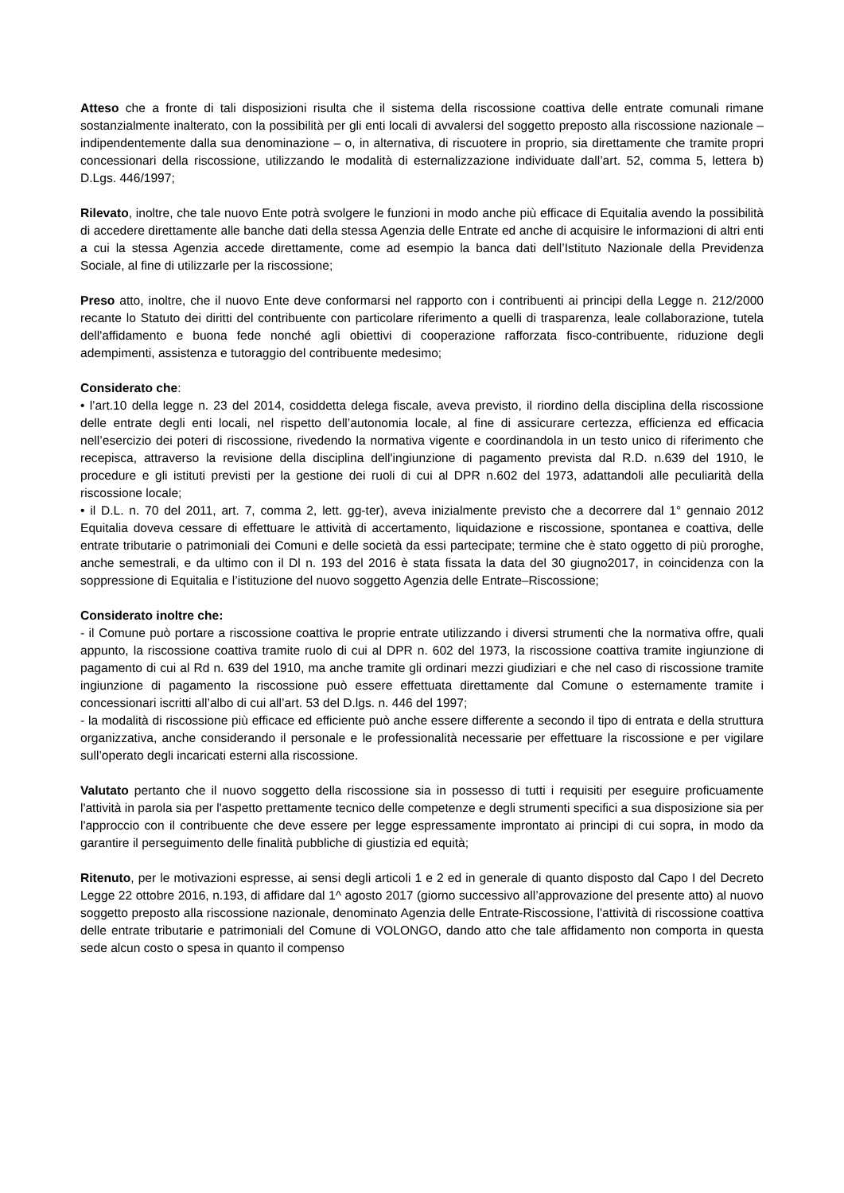Atteso che a fronte di tali disposizioni risulta che il sistema della riscossione coattiva delle entrate comunali rimane sostanzialmente inalterato, con la possibilità per gli enti locali di avvalersi del soggetto preposto alla riscossione nazionale – indipendentemente dalla sua denominazione – o, in alternativa, di riscuotere in proprio, sia direttamente che tramite propri concessionari della riscossione, utilizzando le modalità di esternalizzazione individuate dall’art. 52, comma 5, lettera b) D.Lgs. 446/1997;
Rilevato, inoltre, che tale nuovo Ente potrà svolgere le funzioni in modo anche più efficace di Equitalia avendo la possibilità di accedere direttamente alle banche dati della stessa Agenzia delle Entrate ed anche di acquisire le informazioni di altri enti a cui la stessa Agenzia accede direttamente, come ad esempio la banca dati dell’Istituto Nazionale della Previdenza Sociale, al fine di utilizzarle per la riscossione;
Preso atto, inoltre, che il nuovo Ente deve conformarsi nel rapporto con i contribuenti ai principi della Legge n. 212/2000 recante lo Statuto dei diritti del contribuente con particolare riferimento a quelli di trasparenza, leale collaborazione, tutela dell'affidamento e buona fede nonché agli obiettivi di cooperazione rafforzata fisco-contribuente, riduzione degli adempimenti, assistenza e tutoraggio del contribuente medesimo;
Considerato che:
• l’art.10 della legge n. 23 del 2014, cosiddetta delega fiscale, aveva previsto, il riordino della disciplina della riscossione delle entrate degli enti locali, nel rispetto dell’autonomia locale, al fine di assicurare certezza, efficienza ed efficacia nell’esercizio dei poteri di riscossione, rivedendo la normativa vigente e coordinandola in un testo unico di riferimento che recepisca, attraverso la revisione della disciplina dell'ingiunzione di pagamento prevista dal R.D. n.639 del 1910, le procedure e gli istituti previsti per la gestione dei ruoli di cui al DPR n.602 del 1973, adattandoli alle peculiarità della riscossione locale;
• il D.L. n. 70 del 2011, art. 7, comma 2, lett. gg-ter), aveva inizialmente previsto che a decorrere dal 1° gennaio 2012 Equitalia doveva cessare di effettuare le attività di accertamento, liquidazione e riscossione, spontanea e coattiva, delle entrate tributarie o patrimoniali dei Comuni e delle società da essi partecipate; termine che è stato oggetto di più proroghe, anche semestrali, e da ultimo con il Dl n. 193 del 2016 è stata fissata la data del 30 giugno2017, in coincidenza con la soppressione di Equitalia e l’istituzione del nuovo soggetto Agenzia delle Entrate–Riscossione;
Considerato inoltre che:
- il Comune può portare a riscossione coattiva le proprie entrate utilizzando i diversi strumenti che la normativa offre, quali appunto, la riscossione coattiva tramite ruolo di cui al DPR n. 602 del 1973, la riscossione coattiva tramite ingiunzione di pagamento di cui al Rd n. 639 del 1910, ma anche tramite gli ordinari mezzi giudiziari e che nel caso di riscossione tramite ingiunzione di pagamento la riscossione può essere effettuata direttamente dal Comune o esternamente tramite i concessionari iscritti all’albo di cui all’art. 53 del D.lgs. n. 446 del 1997;
- la modalità di riscossione più efficace ed efficiente può anche essere differente a secondo il tipo di entrata e della struttura organizzativa, anche considerando il personale e le professionalità necessarie per effettuare la riscossione e per vigilare sull’operato degli incaricati esterni alla riscossione.
Valutato pertanto che il nuovo soggetto della riscossione sia in possesso di tutti i requisiti per eseguire proficuamente l'attività in parola sia per l'aspetto prettamente tecnico delle competenze e degli strumenti specifici a sua disposizione sia per l'approccio con il contribuente che deve essere per legge espressamente improntato ai principi di cui sopra, in modo da garantire il perseguimento delle finalità pubbliche di giustizia ed equità;
Ritenuto, per le motivazioni espresse, ai sensi degli articoli 1 e 2 ed in generale di quanto disposto dal Capo I del Decreto Legge 22 ottobre 2016, n.193, di affidare dal 1^ agosto 2017 (giorno successivo all’approvazione del presente atto) al nuovo soggetto preposto alla riscossione nazionale, denominato Agenzia delle Entrate-Riscossione, l'attività di riscossione coattiva delle entrate tributarie e patrimoniali del Comune di VOLONGO, dando atto che tale affidamento non comporta in questa sede alcun costo o spesa in quanto il compenso